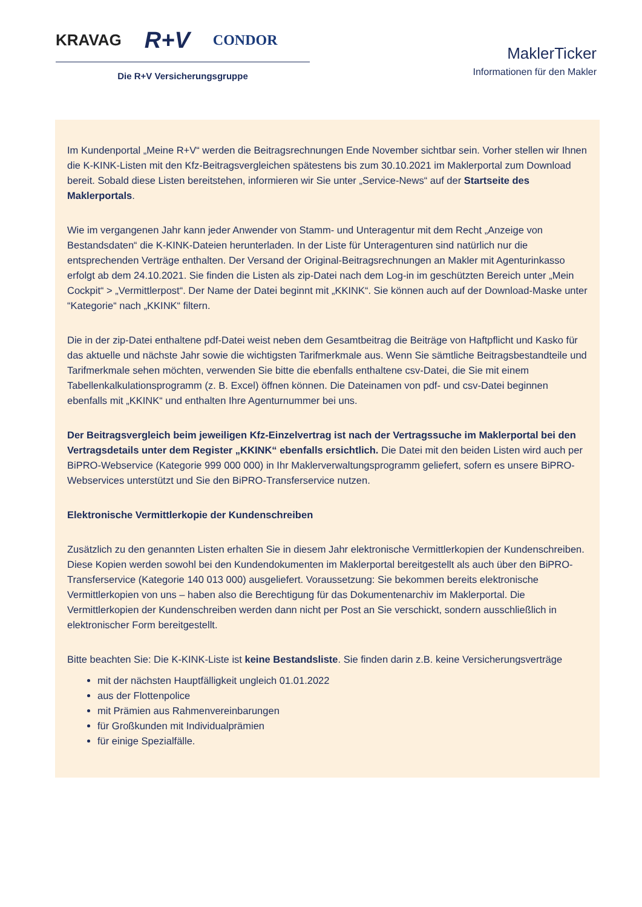KRAVAG R+V CONDOR
Die R+V Versicherungsgruppe
MaklerTicker
Informationen für den Makler
Im Kundenportal „Meine R+V“ werden die Beitragsrechnungen Ende November sichtbar sein. Vorher stellen wir Ihnen die K-KINK-Listen mit den Kfz-Beitragsvergleichen spätestens bis zum 30.10.2021 im Maklerportal zum Download bereit. Sobald diese Listen bereitstehen, informieren wir Sie unter „Service-News“ auf der Startseite des Maklerportals.
Wie im vergangenen Jahr kann jeder Anwender von Stamm- und Unteragentur mit dem Recht „Anzeige von Bestandsdaten“ die K-KINK-Dateien herunterladen. In der Liste für Unteragenturen sind natürlich nur die entsprechenden Verträge enthalten. Der Versand der Original-Beitragsrechnungen an Makler mit Agenturinkasso erfolgt ab dem 24.10.2021. Sie finden die Listen als zip-Datei nach dem Log-in im geschützten Bereich unter „Mein Cockpit“ > „Vermittlerpost“. Der Name der Datei beginnt mit „KKINK“. Sie können auch auf der Download-Maske unter “Kategorie“ nach „KKINK“ filtern.
Die in der zip-Datei enthaltene pdf-Datei weist neben dem Gesamtbeitrag die Beiträge von Haftpflicht und Kasko für das aktuelle und nächste Jahr sowie die wichtigsten Tarifmerkmale aus. Wenn Sie sämtliche Beitragsbestandteile und Tarifmerkmale sehen möchten, verwenden Sie bitte die ebenfalls enthaltene csv-Datei, die Sie mit einem Tabellenkalkulationsprogramm (z. B. Excel) öffnen können. Die Dateinamen von pdf- und csv-Datei beginnen ebenfalls mit „KKINK“ und enthalten Ihre Agenturnummer bei uns.
Der Beitragsvergleich beim jeweiligen Kfz-Einzelvertrag ist nach der Vertragssuche im Maklerportal bei den Vertragsdetails unter dem Register „KKINK“ ebenfalls ersichtlich. Die Datei mit den beiden Listen wird auch per BiPRO-Webservice (Kategorie 999 000 000) in Ihr Maklerverwaltungsprogramm geliefert, sofern es unsere BiPRO-Webservices unterstützt und Sie den BiPRO-Transferservice nutzen.
Elektronische Vermittlerkopie der Kundenschreiben
Zusätzlich zu den genannten Listen erhalten Sie in diesem Jahr elektronische Vermittlerkopien der Kundenschreiben. Diese Kopien werden sowohl bei den Kundendokumenten im Maklerportal bereitgestellt als auch über den BiPRO-Transferservice (Kategorie 140 013 000) ausgeliefert. Voraussetzung: Sie bekommen bereits elektronische Vermittlerkopien von uns – haben also die Berechtigung für das Dokumentenarchiv im Maklerportal. Die Vermittlerkopien der Kundenschreiben werden dann nicht per Post an Sie verschickt, sondern ausschließlich in elektronischer Form bereitgestellt.
Bitte beachten Sie: Die K-KINK-Liste ist keine Bestandsliste. Sie finden darin z.B. keine Versicherungsverträge
mit der nächsten Hauptfälligkeit ungleich 01.01.2022
aus der Flottenpolice
mit Prämien aus Rahmenvereinbarungen
für Großkunden mit Individualprämien
für einige Spezialfälle.